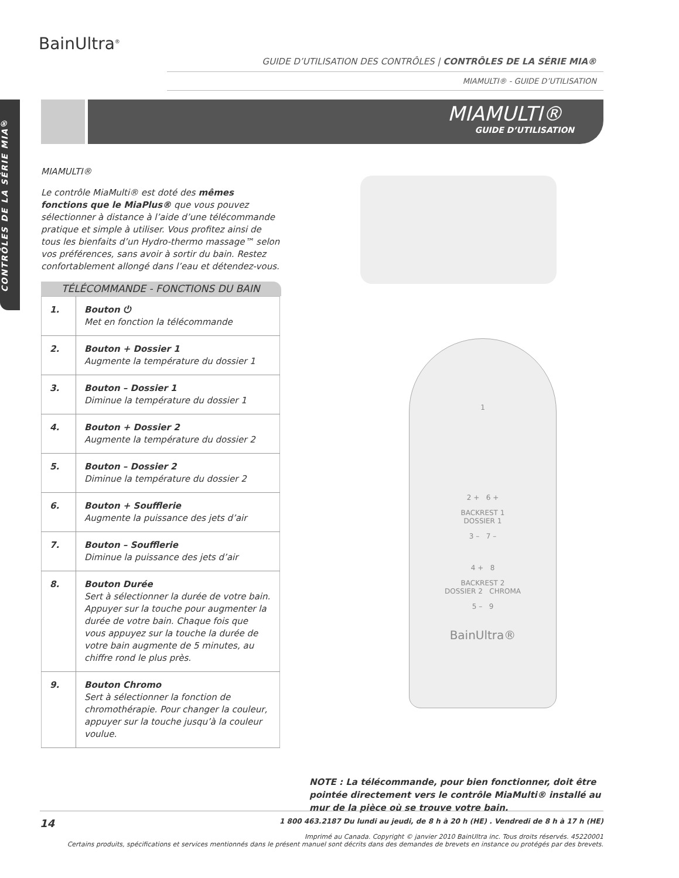CONTRÔLES DE LA SÉRIE MIA®
BainUltra<sup>®</sup>
GUIDE D’UTILISATION DES CONTRÔLES | CONTRÔLES DE LA SÉRIE MIA®
MIAMULTI® - GUIDE D’UTILISATION
MIAMULTI®
GUIDE D’UTILISATION
MIAMULTI®
Le contrôle MiaMulti® est doté des mêmes fonctions que le MiaPlus® que vous pouvez sélectionner à distance à l’aide d’une télécommande pratique et simple à utiliser. Vous profitez ainsi de tous les bienfaits d’un Hydro-thermo massage™ selon vos préférences, sans avoir à sortir du bain. Restez confortablement allongé dans l’eau et détendez-vous.
TÉLÉCOMMANDE - FONCTIONS DU BAIN
| 1. | Bouton ⏻ Met en fonction la télécommande |
| 2. | Bouton + Dossier 1 Augmente la température du dossier 1 |
| 3. | Bouton – Dossier 1 Diminue la température du dossier 1 |
| 4. | Bouton + Dossier 2 Augmente la température du dossier 2 |
| 5. | Bouton – Dossier 2 Diminue la température du dossier 2 |
| 6. | Bouton + Soufflerie Augmente la puissance des jets d’air |
| 7. | Bouton – Soufflerie Diminue la puissance des jets d’air |
| 8. | Bouton Durée Sert à sélectionner la durée de votre bain. Appuyer sur la touche pour augmenter la durée de votre bain. Chaque fois que vous appuyez sur la touche la durée de votre bain augmente de 5 minutes, au chiffre rond le plus près. |
| 9. | Bouton Chromo Sert à sélectionner la fonction de chromothérapie. Pour changer la couleur, appuyer sur la touche jusqu’à la couleur voulue. |
1
2 + 6 +
BACKREST 1
DOSSIER 1
3 – 7 –
4 + 8
BACKREST 2
DOSSIER 2 CHROMA
5 – 9
BainUltra®
NOTE : La télécommande, pour bien fonctionner, doit être pointée directement vers le contrôle MiaMulti® installé au mur de la pièce où se trouve votre bain.
14
1 800 463.2187 Du lundi au jeudi, de 8 h à 20 h (HE) . Vendredi de 8 h à 17 h (HE)
Imprimé au Canada. Copyright © janvier 2010 BainUltra inc. Tous droits réservés. 45220001
Certains produits, spécifications et services mentionnés dans le présent manuel sont décrits dans des demandes de brevets en instance ou protégés par des brevets.